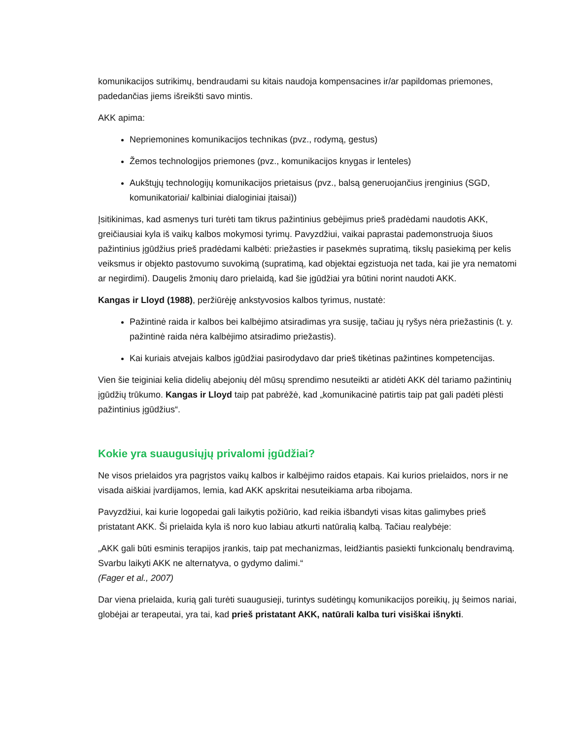komunikacijos sutrikimų, bendraudami su kitais naudoja kompensacines ir/ar papildomas priemones, padedančias jiems išreikšti savo mintis.
AKK apima:
Nepriemonines komunikacijos technikas (pvz., rodymą, gestus)
Žemos technologijos priemones (pvz., komunikacijos knygas ir lenteles)
Aukštųjų technologijų komunikacijos prietaisus (pvz., balsą generuojančius įrenginius (SGD, komunikatoriai/ kalbiniai dialoginiai įtaisai))
Įsitikinimas, kad asmenys turi turėti tam tikrus pažintinius gebėjimus prieš pradėdami naudotis AKK, greičiausiai kyla iš vaikų kalbos mokymosi tyrimų. Pavyzdžiui, vaikai paprastai pademonstruoja šiuos pažintinius įgūdžius prieš pradėdami kalbėti: priežasties ir pasekmės supratimą, tikslų pasiekimą per kelis veiksmus ir objekto pastovumo suvokimą (supratimą, kad objektai egzistuoja net tada, kai jie yra nematomi ar negirdimi). Daugelis žmonių daro prielaidą, kad šie įgūdžiai yra būtini norint naudoti AKK.
Kangas ir Lloyd (1988), peržiūrėję ankstyvosios kalbos tyrimus, nustatė:
Pažintinė raida ir kalbos bei kalbėjimo atsiradimas yra susiję, tačiau jų ryšys nėra priežastinis (t. y. pažintinė raida nėra kalbėjimo atsiradimo priežastis).
Kai kuriais atvejais kalbos įgūdžiai pasirodydavo dar prieš tikėtinas pažintines kompetencijas.
Vien šie teiginiai kelia didelių abejonių dėl mūsų sprendimo nesuteikti ar atidėti AKK dėl tariamo pažintinių įgūdžių trūkumo. Kangas ir Lloyd taip pat pabrėžė, kad „komunikacinė patirtis taip pat gali padėti plėsti pažintinius įgūdžius“.
Kokie yra suaugusiųjų privalomi įgūdžiai?
Ne visos prielaidos yra pagrįstos vaikų kalbos ir kalbėjimo raidos etapais. Kai kurios prielaidos, nors ir ne visada aiškiai įvardijamos, lemia, kad AKK apskritai nesuteikiama arba ribojama.
Pavyzdžiui, kai kurie logopedai gali laikytis požiūrio, kad reikia išbandyti visas kitas galimybes prieš pristatant AKK. Ši prielaida kyla iš noro kuo labiau atkurti natūralią kalbą. Tačiau realybėje:
„AKK gali būti esminis terapijos įrankis, taip pat mechanizmas, leidžiantis pasiekti funkcionalų bendravimą. Svarbu laikyti AKK ne alternatyva, o gydymo dalimi.“
(Fager et al., 2007)
Dar viena prielaida, kurią gali turėti suaugusieji, turintys sudėtingų komunikacijos poreikių, jų šeimos nariai, globėjai ar terapeutai, yra tai, kad prieš pristatant AKK, natūrali kalba turi visiškai išnykti.